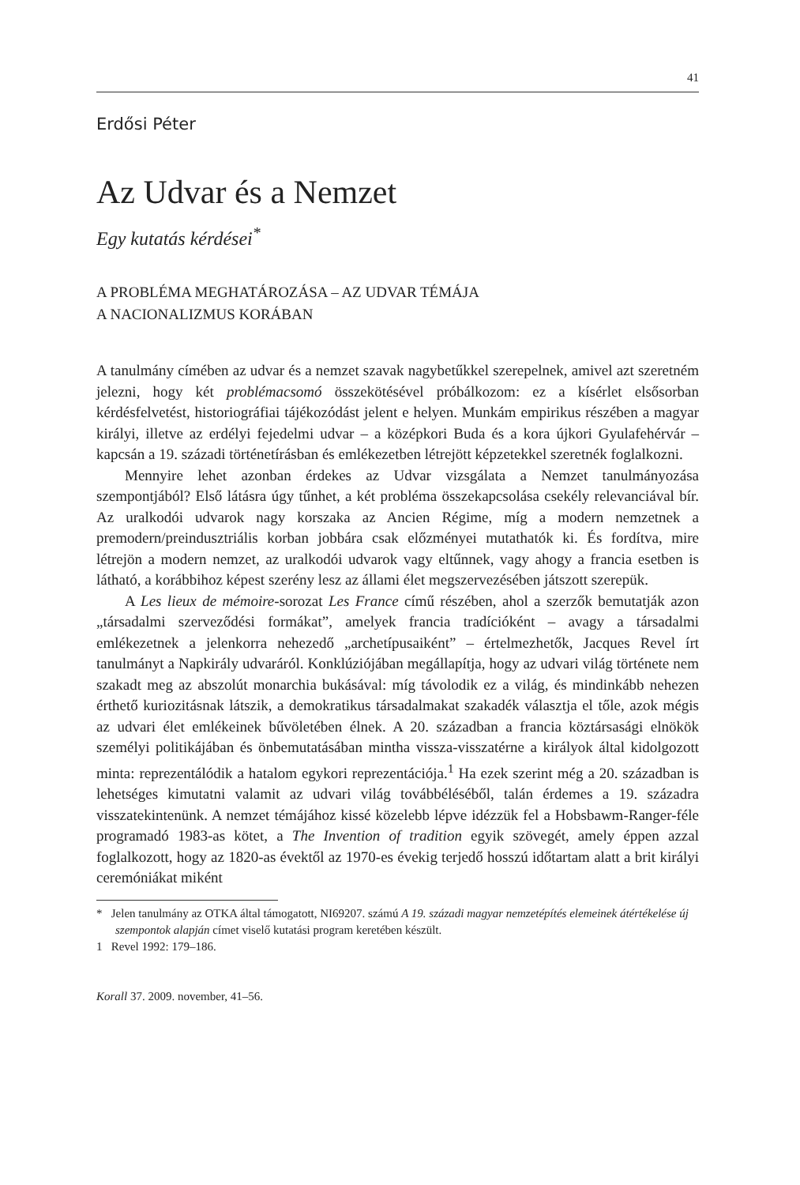41
Erdősi Péter
Az Udvar és a Nemzet
Egy kutatás kérdései<sup>*</sup>
A PROBLÉMA MEGHATÁROZÁSA – AZ UDVAR TÉMÁJA
A NACIONALIZMUS KORÁBAN
A tanulmány címében az udvar és a nemzet szavak nagybetűkkel szerepelnek, amivel azt szeretném jelezni, hogy két problémacsomó összekötésével próbálkozom: ez a kísérlet elsősorban kérdésfelvetést, historiográfiai tájékozódást jelent e helyen. Munkám empirikus részében a magyar királyi, illetve az erdélyi fejedelmi udvar – a középkori Buda és a kora újkori Gyulafehérvár – kapcsán a 19. századi történetírásban és emlékezetben létrejött képzetekkel szeretnék foglalkozni.
Mennyire lehet azonban érdekes az Udvar vizsgálata a Nemzet tanulmányozása szempontjából? Első látásra úgy tűnhet, a két probléma összekapcsolása csekély relevanciával bír. Az uralkodói udvarok nagy korszaka az Ancien Régime, míg a modern nemzetnek a premodern/preindusztriális korban jobbára csak előzményei mutathatók ki. És fordítva, mire létrejön a modern nemzet, az uralkodói udvarok vagy eltűnnek, vagy ahogy a francia esetben is látható, a korábbihoz képest szerény lesz az állami élet megszervezésében játszott szerepük.
A Les lieux de mémoire-sorozat Les France című részében, ahol a szerzők bemutatják azon „társadalmi szerveződési formákat”, amelyek francia tradícióként – avagy a társadalmi emlékezetnek a jelenkorra nehezedő „archetípusaiként” – értelmezhetők, Jacques Revel írt tanulmányt a Napkirály udvaráról. Konklúziójában megállapítja, hogy az udvari világ története nem szakadt meg az abszolút monarchia bukásával: míg távolodik ez a világ, és mindinkább nehezen érthető kuriozitásnak látszik, a demokratikus társadalmakat szakadék választja el tőle, azok mégis az udvari élet emlékeinek bűvöletében élnek. A 20. században a francia köztársasági elnökök személyi politikájában és önbemutatásában mintha vissza-visszatérne a királyok által kidolgozott minta: reprezentálódik a hatalom egykori reprezentációja.<sup>1</sup> Ha ezek szerint még a 20. században is lehetséges kimutatni valamit az udvari világ továbbéléséből, talán érdemes a 19. századra visszatekintenünk. A nemzet témájához kissé közelebb lépve idézzük fel a Hobsbawm-Ranger-féle programadó 1983-as kötet, a The Invention of tradition egyik szövegét, amely éppen azzal foglalkozott, hogy az 1820-as évektől az 1970-es évekig terjedő hosszú időtartam alatt a brit királyi ceremóniákat miként
* Jelen tanulmány az OTKA által támogatott, NI69207. számú A 19. századi magyar nemzetépítés elemeinek átértékelése új szempontok alapján címet viselő kutatási program keretében készült.
1 Revel 1992: 179–186.
Korall 37. 2009. november, 41–56.